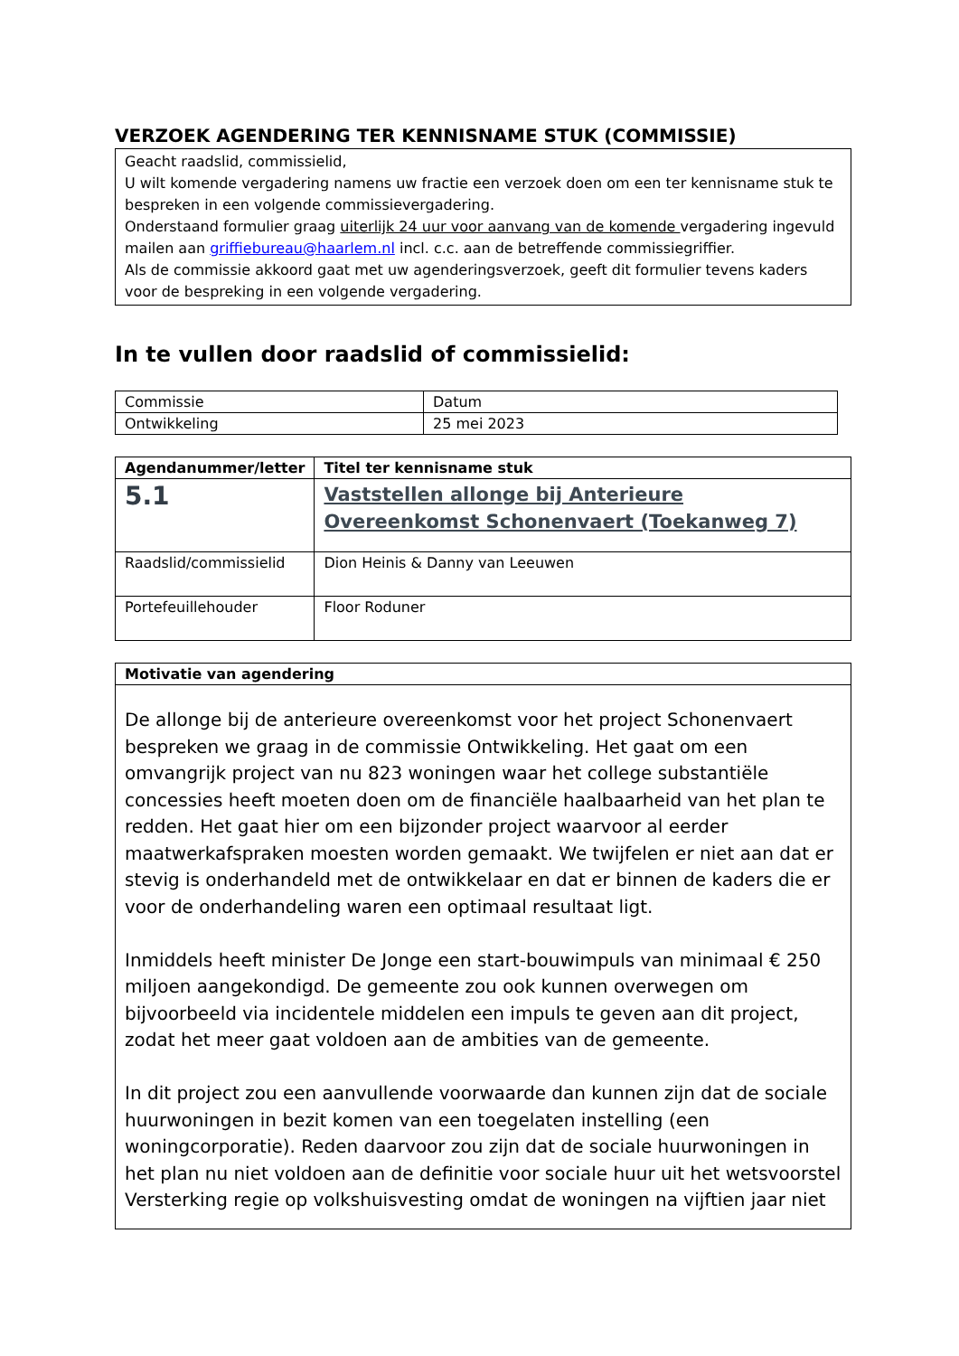VERZOEK AGENDERING TER KENNISNAME STUK (COMMISSIE)
Geacht raadslid, commissielid,
U wilt komende vergadering namens uw fractie een verzoek doen om een ter kennisname stuk te bespreken in een volgende commissievergadering.
Onderstaand formulier graag uiterlijk 24 uur voor aanvang van de komende vergadering ingevuld mailen aan griffiebureau@haarlem.nl incl. c.c. aan de betreffende commissiegriffier.
Als de commissie akkoord gaat met uw agenderingsverzoek, geeft dit formulier tevens kaders voor de bespreking in een volgende vergadering.
In te vullen door raadslid of commissielid:
| Commissie | Datum |
| Ontwikkeling | 25 mei 2023 |
| Agendanummer/letter | Titel ter kennisname stuk |
| --- | --- |
| 5.1 | Vaststellen allonge bij Anterieure Overeenkomst Schonenvaert (Toekanweg 7) |
| Raadslid/commissielid | Dion Heinis & Danny van Leeuwen |
| Portefeuillehouder | Floor Roduner |
| Motivatie van agendering |
| --- |
| De allonge bij de anterieure overeenkomst voor het project Schonenvaert bespreken we graag in de commissie Ontwikkeling. Het gaat om een omvangrijk project van nu 823 woningen waar het college substantiële concessies heeft moeten doen om de financiële haalbaarheid van het plan te redden. Het gaat hier om een bijzonder project waarvoor al eerder maatwerkafspraken moesten worden gemaakt. We twijfelen er niet aan dat er stevig is onderhandeld met de ontwikkelaar en dat er binnen de kaders die er voor de onderhandeling waren een optimaal resultaat ligt. Inmiddels heeft minister De Jonge een start-bouwimpuls van minimaal € 250 miljoen aangekondigd. De gemeente zou ook kunnen overwegen om bijvoorbeeld via incidentele middelen een impuls te geven aan dit project, zodat het meer gaat voldoen aan de ambities van de gemeente. In dit project zou een aanvullende voorwaarde dan kunnen zijn dat de sociale huurwoningen in bezit komen van een toegelaten instelling (een woningcorporatie). Reden daarvoor zou zijn dat de sociale huurwoningen in het plan nu niet voldoen aan de definitie voor sociale huur uit het wetsvoorstel Versterking regie op volkshuisvesting omdat de woningen na vijftien jaar niet |